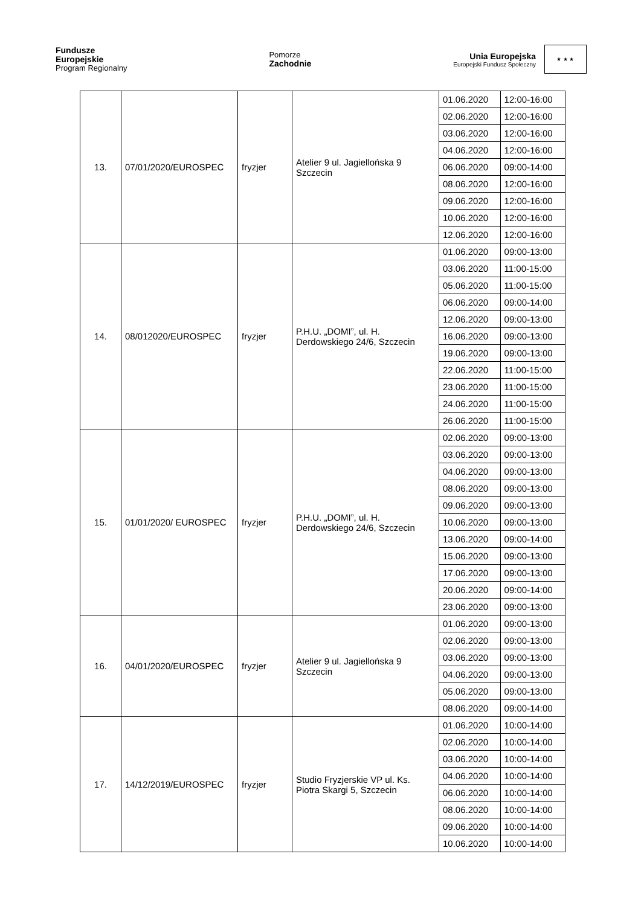Fundusze
Europejskie
Program Regionalny
Pomorze
Zachodnie
Unia Europejska
Europejski Fundusz Społeczny
★ ★ ★
| 13. | 07/01/2020/EUROSPEC | fryzjer | Atelier 9 ul. Jagiellońska 9 Szczecin | 01.06.2020 | 12:00-16:00 |
| | | | | 02.06.2020 | 12:00-16:00 |
| | | | | 03.06.2020 | 12:00-16:00 |
| | | | | 04.06.2020 | 12:00-16:00 |
| | | | | 06.06.2020 | 09:00-14:00 |
| | | | | 08.06.2020 | 12:00-16:00 |
| | | | | 09.06.2020 | 12:00-16:00 |
| | | | | 10.06.2020 | 12:00-16:00 |
| | | | | 12.06.2020 | 12:00-16:00 |
| 14. | 08/012020/EUROSPEC | fryzjer | P.H.U. „DOMI”, ul. H. Derdowskiego 24/6, Szczecin | 01.06.2020 | 09:00-13:00 |
| | | | | 03.06.2020 | 11:00-15:00 |
| | | | | 05.06.2020 | 11:00-15:00 |
| | | | | 06.06.2020 | 09:00-14:00 |
| | | | | 12.06.2020 | 09:00-13:00 |
| | | | | 16.06.2020 | 09:00-13:00 |
| | | | | 19.06.2020 | 09:00-13:00 |
| | | | | 22.06.2020 | 11:00-15:00 |
| | | | | 23.06.2020 | 11:00-15:00 |
| | | | | 24.06.2020 | 11:00-15:00 |
| | | | | 26.06.2020 | 11:00-15:00 |
| 15. | 01/01/2020/ EUROSPEC | fryzjer | P.H.U. „DOMI”, ul. H. Derdowskiego 24/6, Szczecin | 02.06.2020 | 09:00-13:00 |
| | | | | 03.06.2020 | 09:00-13:00 |
| | | | | 04.06.2020 | 09:00-13:00 |
| | | | | 08.06.2020 | 09:00-13:00 |
| | | | | 09.06.2020 | 09:00-13:00 |
| | | | | 10.06.2020 | 09:00-13:00 |
| | | | | 13.06.2020 | 09:00-14:00 |
| | | | | 15.06.2020 | 09:00-13:00 |
| | | | | 17.06.2020 | 09:00-13:00 |
| | | | | 20.06.2020 | 09:00-14:00 |
| | | | | 23.06.2020 | 09:00-13:00 |
| 16. | 04/01/2020/EUROSPEC | fryzjer | Atelier 9 ul. Jagiellońska 9 Szczecin | 01.06.2020 | 09:00-13:00 |
| | | | | 02.06.2020 | 09:00-13:00 |
| | | | | 03.06.2020 | 09:00-13:00 |
| | | | | 04.06.2020 | 09:00-13:00 |
| | | | | 05.06.2020 | 09:00-13:00 |
| | | | | 08.06.2020 | 09:00-14:00 |
| 17. | 14/12/2019/EUROSPEC | fryzjer | Studio Fryzjerskie VP ul. Ks. Piotra Skargi 5, Szczecin | 01.06.2020 | 10:00-14:00 |
| | | | | 02.06.2020 | 10:00-14:00 |
| | | | | 03.06.2020 | 10:00-14:00 |
| | | | | 04.06.2020 | 10:00-14:00 |
| | | | | 06.06.2020 | 10:00-14:00 |
| | | | | 08.06.2020 | 10:00-14:00 |
| | | | | 09.06.2020 | 10:00-14:00 |
| | | | | 10.06.2020 | 10:00-14:00 |